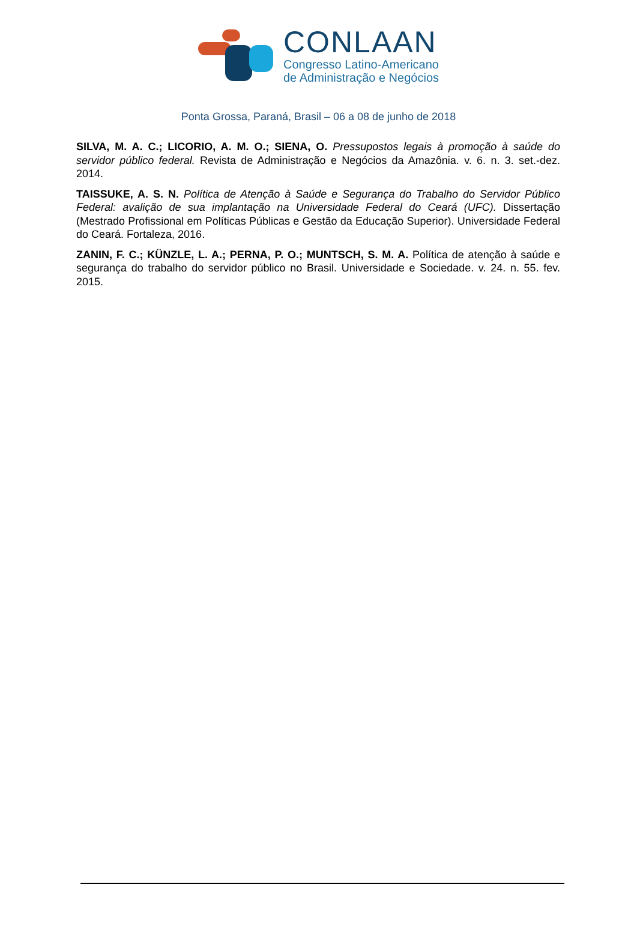CONLAAN
Congresso Latino-Americano
de Administração e Negócios
Ponta Grossa, Paraná, Brasil – 06 a 08 de junho de 2018
SILVA, M. A. C.; LICORIO, A. M. O.; SIENA, O. Pressupostos legais à promoção à saúde do servidor público federal. Revista de Administração e Negócios da Amazônia. v. 6. n. 3. set.-dez. 2014.
TAISSUKE, A. S. N. Política de Atenção à Saúde e Segurança do Trabalho do Servidor Público Federal: avalição de sua implantação na Universidade Federal do Ceará (UFC). Dissertação (Mestrado Profissional em Políticas Públicas e Gestão da Educação Superior). Universidade Federal do Ceará. Fortaleza, 2016.
ZANIN, F. C.; KÜNZLE, L. A.; PERNA, P. O.; MUNTSCH, S. M. A. Política de atenção à saúde e segurança do trabalho do servidor público no Brasil. Universidade e Sociedade. v. 24. n. 55. fev. 2015.